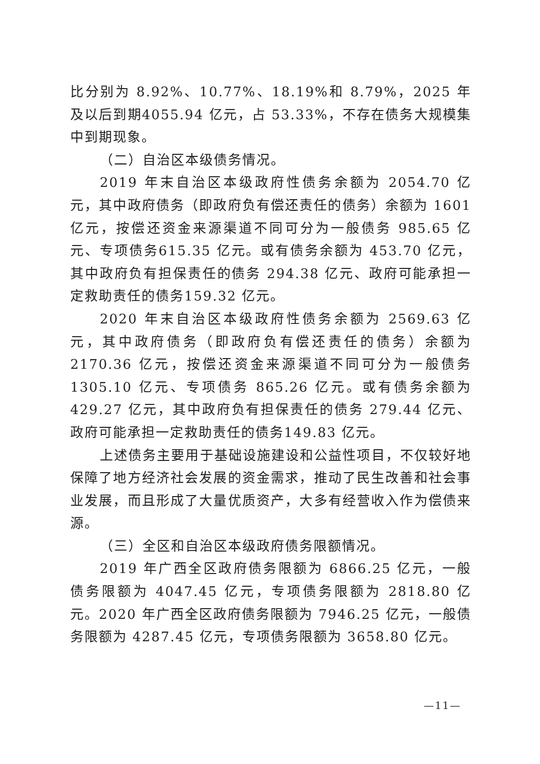比分别为 8.92%、10.77%、18.19%和 8.79%，2025 年及以后到期4055.94 亿元，占 53.33%，不存在债务大规模集中到期现象。
（二）自治区本级债务情况。
2019 年末自治区本级政府性债务余额为 2054.70 亿元，其中政府债务（即政府负有偿还责任的债务）余额为 1601 亿元，按偿还资金来源渠道不同可分为一般债务 985.65 亿元、专项债务615.35 亿元。或有债务余额为 453.70 亿元，其中政府负有担保责任的债务 294.38 亿元、政府可能承担一定救助责任的债务159.32 亿元。
2020 年末自治区本级政府性债务余额为 2569.63 亿元，其中政府债务（即政府负有偿还责任的债务）余额为 2170.36 亿元，按偿还资金来源渠道不同可分为一般债务 1305.10 亿元、专项债务 865.26 亿元。或有债务余额为 429.27 亿元，其中政府负有担保责任的债务 279.44 亿元、政府可能承担一定救助责任的债务149.83 亿元。
上述债务主要用于基础设施建设和公益性项目，不仅较好地保障了地方经济社会发展的资金需求，推动了民生改善和社会事业发展，而且形成了大量优质资产，大多有经营收入作为偿债来源。
（三）全区和自治区本级政府债务限额情况。
2019 年广西全区政府债务限额为 6866.25 亿元，一般债务限额为 4047.45 亿元，专项债务限额为 2818.80 亿元。2020 年广西全区政府债务限额为 7946.25 亿元，一般债务限额为 4287.45 亿元，专项债务限额为 3658.80 亿元。
—11—